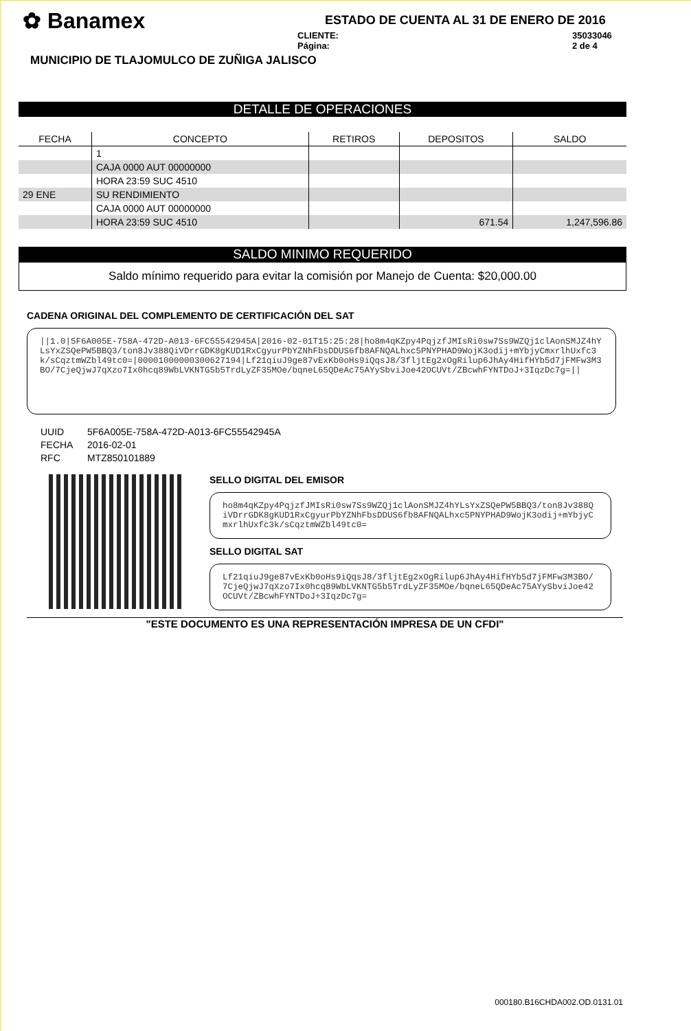✿ Banamex
ESTADO DE CUENTA AL 31 DE ENERO DE 2016
CLIENTE: 35033046
Página: 2 de 4
MUNICIPIO DE TLAJOMULCO DE ZUÑIGA JALISCO
DETALLE DE OPERACIONES
| FECHA | CONCEPTO | RETIROS | DEPOSITOS | SALDO |
| --- | --- | --- | --- | --- |
| | 1 | | | |
| | CAJA 0000 AUT 00000000 | | | |
| | HORA 23:59 SUC 4510 | | | |
| 29 ENE | SU RENDIMIENTO | | | |
| | CAJA 0000 AUT 00000000 | | | |
| | HORA 23:59 SUC 4510 | | 671.54 | 1,247,596.86 |
SALDO MINIMO REQUERIDO
Saldo mínimo requerido para evitar la comisión por Manejo de Cuenta: $20,000.00
CADENA ORIGINAL DEL COMPLEMENTO DE CERTIFICACIÓN DEL SAT
||1.0|5F6A005E-758A-472D-A013-6FC55542945A|2016-02-01T15:25:28|ho8m4qKZpy4PqjzfJMIsRi0sw7Ss9WZQj1clAonSMJZ4hYLsYxZSQePW5BBQ3/ton8Jv388QiVDrrGDK8gKUD1RxCgyurPbYZNhFbsDDUS6fb8AFNQALhxc5PNYPHAD9WojK3odij+mYbjyCmxrlhUxfc3k/sCqztmWZbl49tc0=|00001000000300627194|Lf21qiuJ9ge87vExKb0oHs9iQqsJ8/3fljtEg2xOgRilup6JhAy4HifHYb5d7jFMFw3M3BO/7CjeQjwJ7qXzo7Ix0hcq89WbLVKNTG5b5TrdLyZF35MOe/bqneL65QDeAc75AYySbviJoe42OCUVt/ZBcwhFYNTDoJ+3IqzDc7g=||
UUID 5F6A005E-758A-472D-A013-6FC55542945A
FECHA 2016-02-01
RFC MTZ850101889
SELLO DIGITAL DEL EMISOR
ho8m4qKZpy4PqjzfJMIsRi0sw7Ss9WZQj1clAonSMJZ4hYLsYxZSQePW5BBQ3/ton8Jv388QiVDrrGDK8gKUD1RxCgyurPbYZNhFbsDDUS6fb8AFNQALhxc5PNYPHAD9WojK3odij+mYbjyCmxrlhUxfc3k/sCqztmWZbl49tc0=
SELLO DIGITAL SAT
Lf21qiuJ9ge87vExKb0oHs9iQqsJ8/3fljtEg2xOgRilup6JhAy4HifHYb5d7jFMFw3M3BO/7CjeQjwJ7qXzo7Ix0hcq89WbLVKNTG5b5TrdLyZF35MOe/bqneL65QDeAc75AYySbviJoe42OCUVt/ZBcwhFYNTDoJ+3IqzDc7g=
"ESTE DOCUMENTO ES UNA REPRESENTACIÓN IMPRESA DE UN CFDI"
000180.B16CHDA002.OD.0131.01